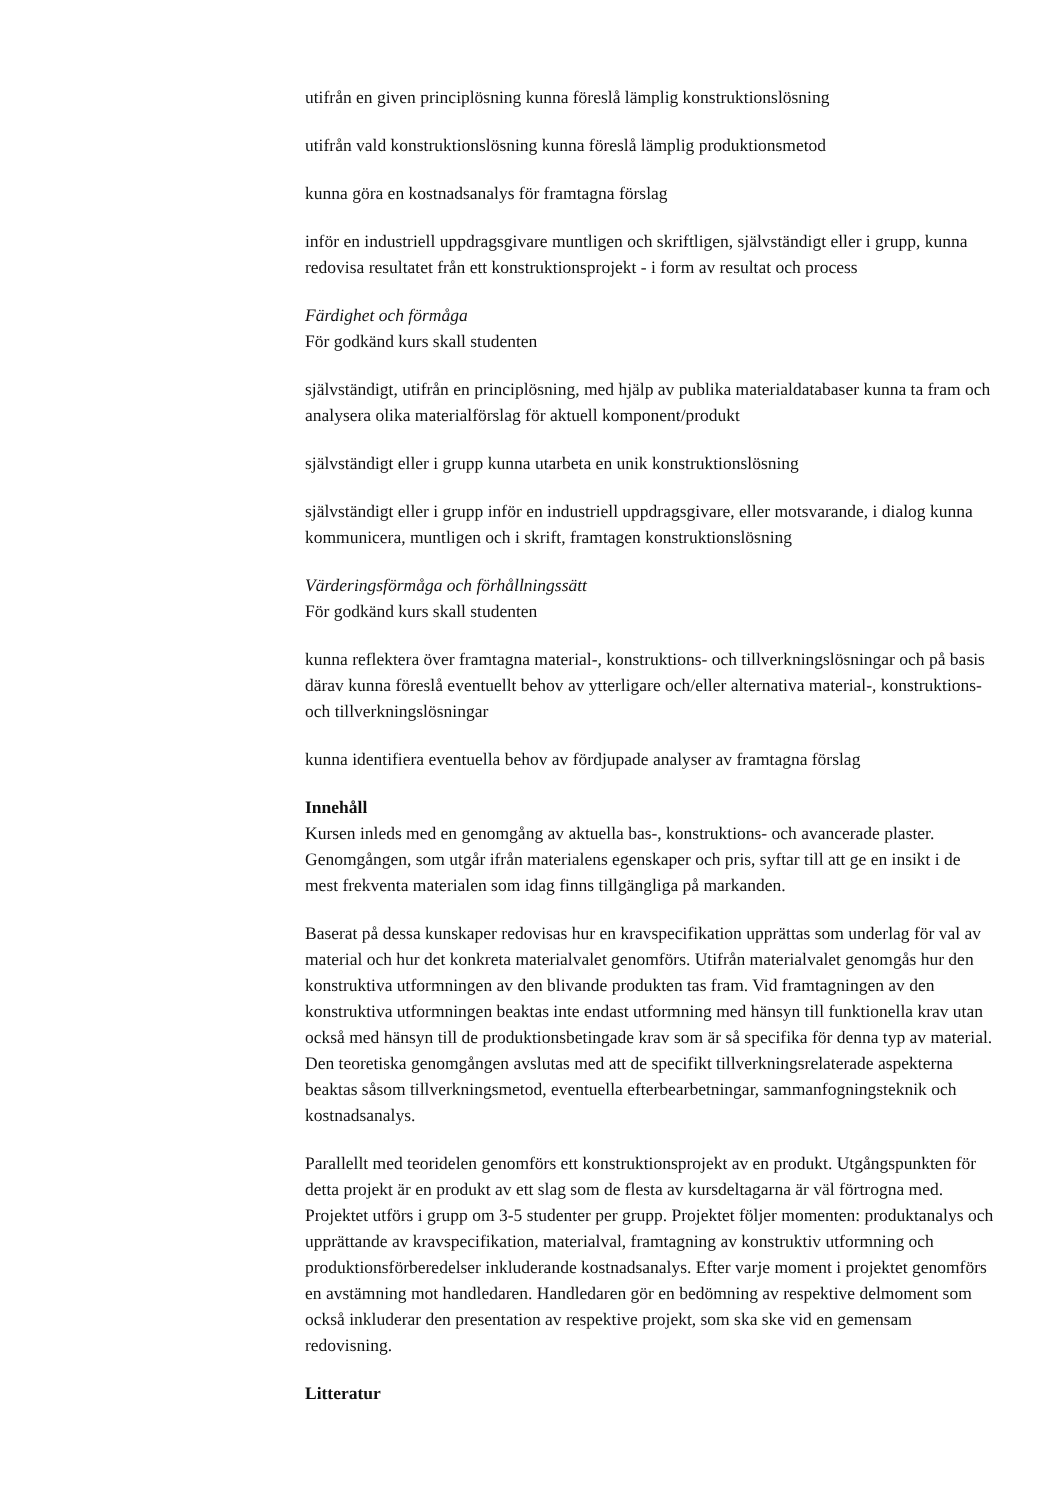utifrån en given principlösning kunna föreslå lämplig konstruktionslösning
utifrån vald konstruktionslösning kunna föreslå lämplig produktionsmetod
kunna göra en kostnadsanalys för framtagna förslag
inför en industriell uppdragsgivare muntligen och skriftligen, självständigt eller i grupp, kunna redovisa resultatet från ett konstruktionsprojekt - i form av resultat och process
Färdighet och förmåga
För godkänd kurs skall studenten
självständigt, utifrån en principlösning, med hjälp av publika materialdatabaser kunna ta fram och analysera olika materialförslag för aktuell komponent/produkt
självständigt eller i grupp kunna utarbeta en unik konstruktionslösning
självständigt eller i grupp inför en industriell uppdragsgivare, eller motsvarande, i dialog kunna kommunicera, muntligen och i skrift, framtagen konstruktionslösning
Värderingsförmåga och förhållningssätt
För godkänd kurs skall studenten
kunna reflektera över framtagna material-, konstruktions- och tillverkningslösningar och på basis därav kunna föreslå eventuellt behov av ytterligare och/eller alternativa material-, konstruktions- och tillverkningslösningar
kunna identifiera eventuella behov av fördjupade analyser av framtagna förslag
Innehåll
Kursen inleds med en genomgång av aktuella bas-, konstruktions- och avancerade plaster. Genomgången, som utgår ifrån materialens egenskaper och pris, syftar till att ge en insikt i de mest frekventa materialen som idag finns tillgängliga på markanden.
Baserat på dessa kunskaper redovisas hur en kravspecifikation upprättas som underlag för val av material och hur det konkreta materialvalet genomförs. Utifrån materialvalet genomgås hur den konstruktiva utformningen av den blivande produkten tas fram. Vid framtagningen av den konstruktiva utformningen beaktas inte endast utformning med hänsyn till funktionella krav utan också med hänsyn till de produktionsbetingade krav som är så specifika för denna typ av material. Den teoretiska genomgången avslutas med att de specifikt tillverkningsrelaterade aspekterna beaktas såsom tillverkningsmetod, eventuella efterbearbetningar, sammanfogningsteknik och kostnadsanalys.
Parallellt med teoridelen genomförs ett konstruktionsprojekt av en produkt. Utgångspunkten för detta projekt är en produkt av ett slag som de flesta av kursdeltagarna är väl förtrogna med. Projektet utförs i grupp om 3-5 studenter per grupp. Projektet följer momenten: produktanalys och upprättande av kravspecifikation, materialval, framtagning av konstruktiv utformning och produktionsförberedelser inkluderande kostnadsanalys. Efter varje moment i projektet genomförs en avstämning mot handledaren. Handledaren gör en bedömning av respektive delmoment som också inkluderar den presentation av respektive projekt, som ska ske vid en gemensam redovisning.
Litteratur